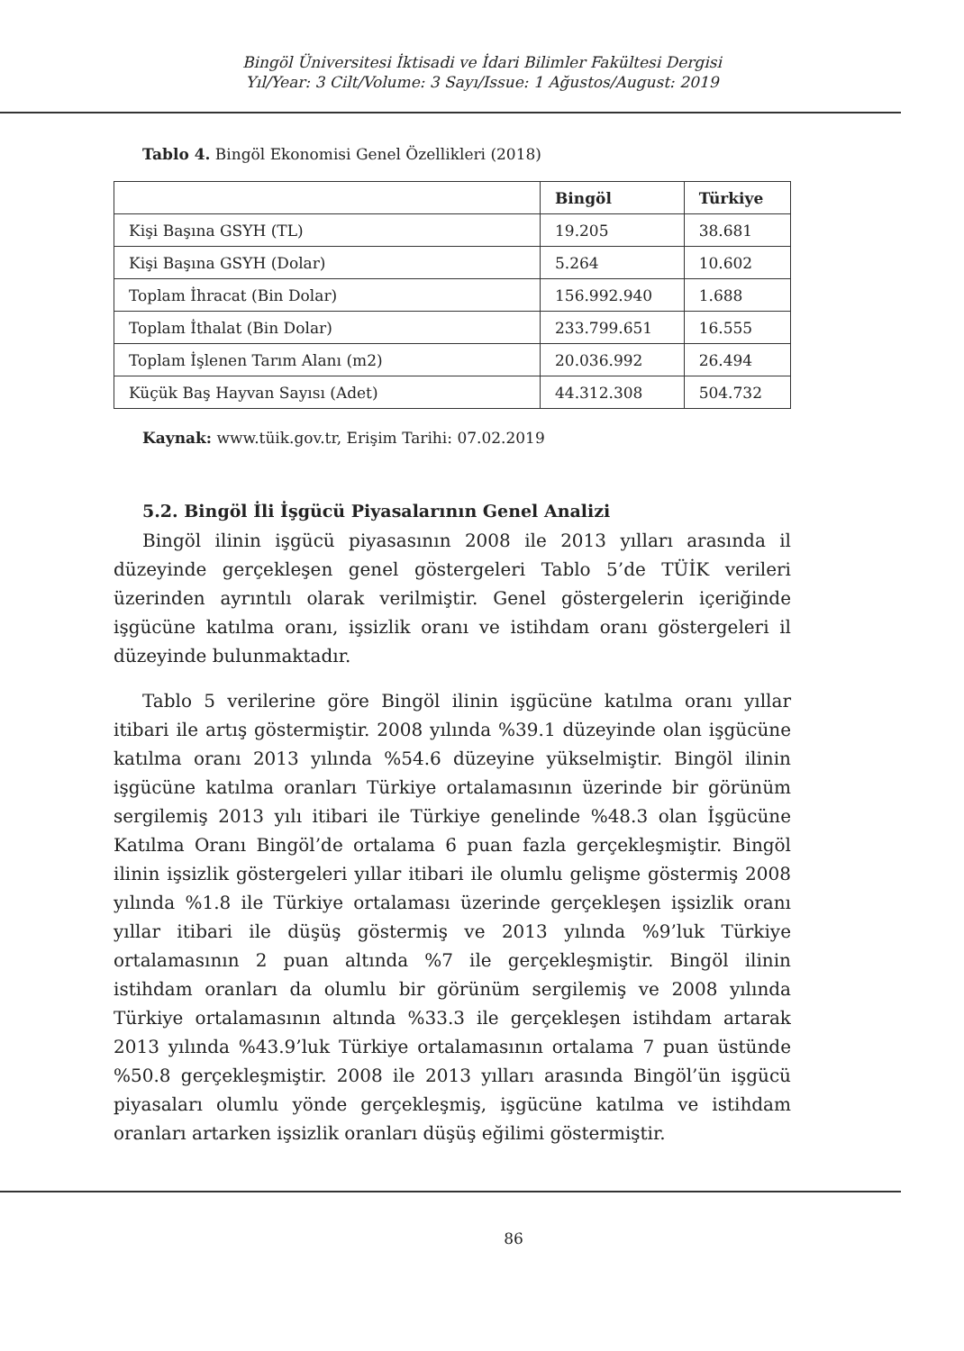Bingöl Üniversitesi İktisadi ve İdari Bilimler Fakültesi Dergisi
Yıl/Year: 3 Cilt/Volume: 3 Sayı/Issue: 1 Ağustos/August: 2019
Tablo 4. Bingöl Ekonomisi Genel Özellikleri (2018)
| | Bingöl | Türkiye |
| --- | --- | --- |
| Kişi Başına GSYH (TL) | 19.205 | 38.681 |
| Kişi Başına GSYH (Dolar) | 5.264 | 10.602 |
| Toplam İhracat (Bin Dolar) | 156.992.940 | 1.688 |
| Toplam İthalat (Bin Dolar) | 233.799.651 | 16.555 |
| Toplam İşlenen Tarım Alanı (m2) | 20.036.992 | 26.494 |
| Küçük Baş Hayvan Sayısı (Adet) | 44.312.308 | 504.732 |
Kaynak: www.tüik.gov.tr, Erişim Tarihi: 07.02.2019
5.2. Bingöl İli İşgücü Piyasalarının Genel Analizi
Bingöl ilinin işgücü piyasasının 2008 ile 2013 yılları arasında il düzeyinde gerçekleşen genel göstergeleri Tablo 5’de TÜİK verileri üzerinden ayrıntılı olarak verilmiştir. Genel göstergelerin içeriğinde işgücüne katılma oranı, işsizlik oranı ve istihdam oranı göstergeleri il düzeyinde bulunmaktadır.
Tablo 5 verilerine göre Bingöl ilinin işgücüne katılma oranı yıllar itibari ile artış göstermiştir. 2008 yılında %39.1 düzeyinde olan işgücüne katılma oranı 2013 yılında %54.6 düzeyine yükselmiştir. Bingöl ilinin işgücüne katılma oranları Türkiye ortalamasının üzerinde bir görünüm sergilemiş 2013 yılı itibari ile Türkiye genelinde %48.3 olan İşgücüne Katılma Oranı Bingöl’de ortalama 6 puan fazla gerçekleşmiştir. Bingöl ilinin işsizlik göstergeleri yıllar itibari ile olumlu gelişme göstermiş 2008 yılında %1.8 ile Türkiye ortalaması üzerinde gerçekleşen işsizlik oranı yıllar itibari ile düşüş göstermiş ve 2013 yılında %9’luk Türkiye ortalamasının 2 puan altında %7 ile gerçekleşmiştir. Bingöl ilinin istihdam oranları da olumlu bir görünüm sergilemiş ve 2008 yılında Türkiye ortalamasının altında %33.3 ile gerçekleşen istihdam artarak 2013 yılında %43.9’luk Türkiye ortalamasının ortalama 7 puan üstünde %50.8 gerçekleşmiştir. 2008 ile 2013 yılları arasında Bingöl’ün işgücü piyasaları olumlu yönde gerçekleşmiş, işgücüne katılma ve istihdam oranları artarken işsizlik oranları düşüş eğilimi göstermiştir.
86